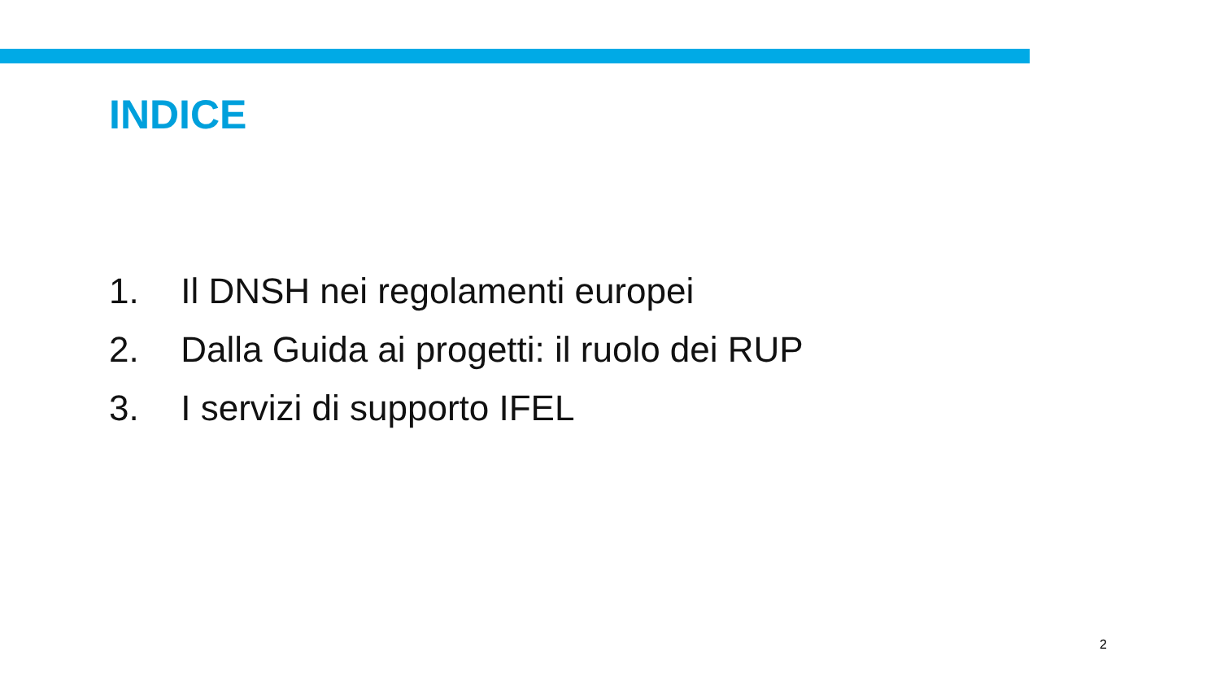INDICE
1. Il DNSH nei regolamenti europei
2. Dalla Guida ai progetti: il ruolo dei RUP
3. I servizi di supporto IFEL
2